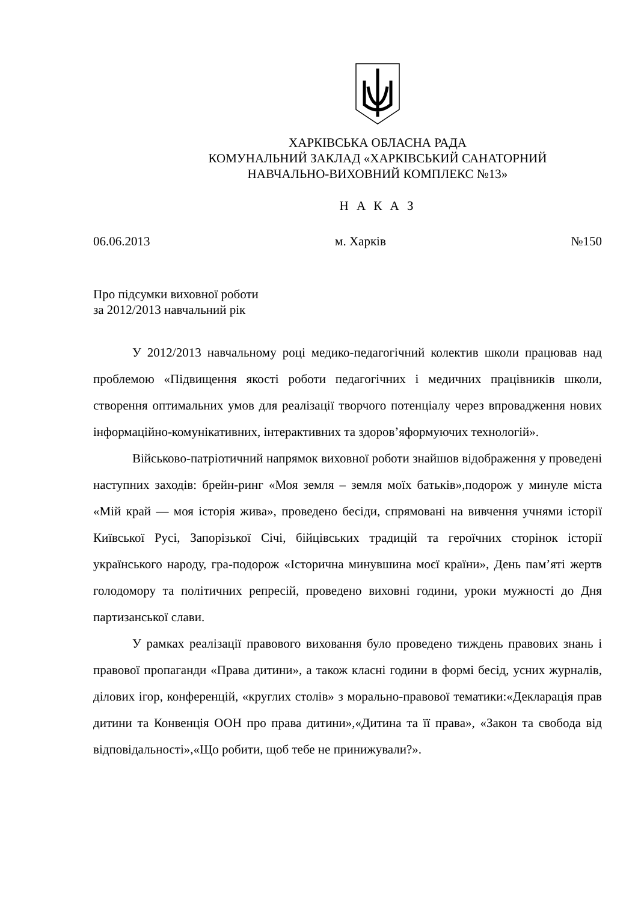ХАРКІВСЬКА ОБЛАСНА РАДА
КОМУНАЛЬНИЙ ЗАКЛАД «ХАРКІВСЬКИЙ САНАТОРНИЙ
НАВЧАЛЬНО-ВИХОВНИЙ КОМПЛЕКС №13»
Н А К А З
06.06.2013 м. Харків №150
Про підсумки виховної роботи
за 2012/2013 навчальний рік
У 2012/2013 навчальному році медико-педагогічний колектив школи працював над проблемою «Підвищення якості роботи педагогічних і медичних працівників школи, створення оптимальних умов для реалізації творчого потенціалу через впровадження нових інформаційно-комунікативних, інтерактивних та здоров’яформуючих технологій».
Військово-патріотичний напрямок виховної роботи знайшов відображення у проведені наступних заходів: брейн-ринг «Моя земля – земля моїх батьків»,подорож у минуле міста «Мій край — моя історія жива», проведено бесіди, спрямовані на вивчення учнями історії Київської Русі, Запорізької Січі, бійцівських традицій та героїчних сторінок історії українського народу, гра-подорож «Історична минувшина моєї країни», День пам’яті жертв голодомору та політичних репресій, проведено виховні години, уроки мужності до Дня партизанської слави.
У рамках реалізації правового виховання було проведено тиждень правових знань і правової пропаганди «Права дитини», а також класні години в формі бесід, усних журналів, ділових ігор, конференцій, «круглих столів» з морально-правової тематики:«Декларація прав дитини та Конвенція ООН про права дитини»,«Дитина та її права», «Закон та свобода від відповідальності»,«Що робити, щоб тебе не принижували?».